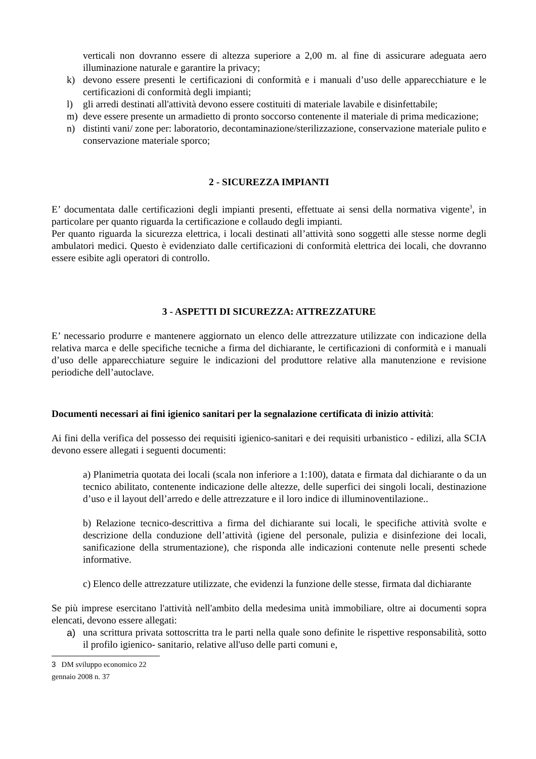verticali non dovranno essere di altezza superiore a 2,00 m. al fine di assicurare adeguata aero illuminazione naturale e garantire la privacy;
k) devono essere presenti le certificazioni di conformità e i manuali d’uso delle apparecchiature e le certificazioni di conformità degli impianti;
l) gli arredi destinati all'attività devono essere costituiti di materiale lavabile e disinfettabile;
m) deve essere presente un armadietto di pronto soccorso contenente il materiale di prima medicazione;
n) distinti vani/ zone per: laboratorio, decontaminazione/sterilizzazione, conservazione materiale pulito e conservazione materiale sporco;
2 - SICUREZZA IMPIANTI
E’ documentata dalle certificazioni degli impianti presenti, effettuate ai sensi della normativa vigente<sup>3</sup>, in particolare per quanto riguarda la certificazione e collaudo degli impianti.
Per quanto riguarda la sicurezza elettrica, i locali destinati all’attività sono soggetti alle stesse norme degli ambulatori medici. Questo è evidenziato dalle certificazioni di conformità elettrica dei locali, che dovranno essere esibite agli operatori di controllo.
3 - ASPETTI DI SICUREZZA: ATTREZZATURE
E’ necessario produrre e mantenere aggiornato un elenco delle attrezzature utilizzate con indicazione della relativa marca e delle specifiche tecniche a firma del dichiarante, le certificazioni di conformità e i manuali d’uso delle apparecchiature seguire le indicazioni del produttore relative alla manutenzione e revisione periodiche dell’autoclave.
Documenti necessari ai fini igienico sanitari per la segnalazione certificata di inizio attività:
Ai fini della verifica del possesso dei requisiti igienico-sanitari e dei requisiti urbanistico - edilizi, alla SCIA devono essere allegati i seguenti documenti:
a) Planimetria quotata dei locali (scala non inferiore a 1:100), datata e firmata dal dichiarante o da un tecnico abilitato, contenente indicazione delle altezze, delle superfici dei singoli locali, destinazione d’uso e il layout dell’arredo e delle attrezzature e il loro indice di illuminoventilazione..
b) Relazione tecnico-descrittiva a firma del dichiarante sui locali, le specifiche attività svolte e descrizione della conduzione dell’attività (igiene del personale, pulizia e disinfezione dei locali, sanificazione della strumentazione), che risponda alle indicazioni contenute nelle presenti schede informative.
c) Elenco delle attrezzature utilizzate, che evidenzi la funzione delle stesse, firmata dal dichiarante
Se più imprese esercitano l'attività nell'ambito della medesima unità immobiliare, oltre ai documenti sopra elencati, devono essere allegati:
a) una scrittura privata sottoscritta tra le parti nella quale sono definite le rispettive responsabilità, sotto il profilo igienico- sanitario, relative all'uso delle parti comuni e,
3 DM sviluppo economico 22 gennaio 2008 n. 37